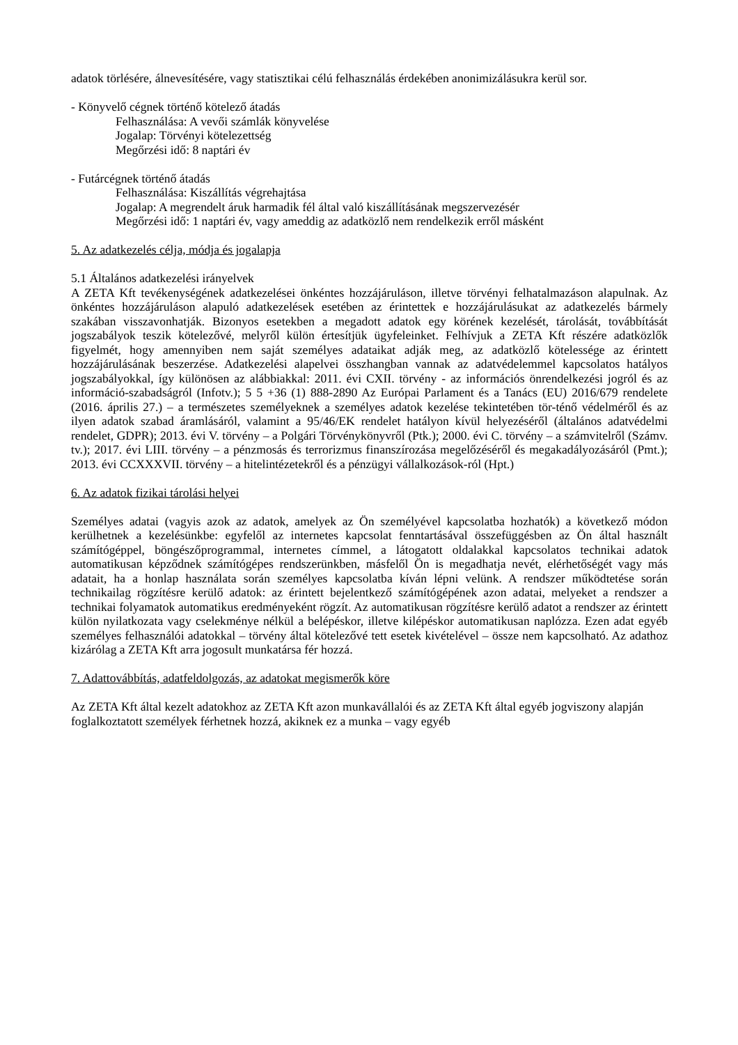adatok törlésére, álnevesítésére, vagy statisztikai célú felhasználás érdekében anonimizálásukra kerül sor.
- Könyvelő cégnek történő kötelező átadás
Felhasználása: A vevői számlák könyvelése
Jogalap: Törvényi kötelezettség
Megőrzési idő: 8 naptári év
- Futárcégnek történő átadás
Felhasználása: Kiszállítás végrehajtása
Jogalap: A megrendelt áruk harmadik fél által való kiszállításának megszervezésér
Megőrzési idő: 1 naptári év, vagy ameddig az adatközlő nem rendelkezik erről másként
5. Az adatkezelés célja, módja és jogalapja
5.1 Általános adatkezelési irányelvek
A ZETA Kft tevékenységének adatkezelései önkéntes hozzájáruláson, illetve törvényi felhatalmazáson alapulnak. Az önkéntes hozzájáruláson alapuló adatkezelések esetében az érintettek e hozzájárulásukat az adatkezelés bármely szakában visszavonhatják. Bizonyos esetekben a megadott adatok egy körének kezelését, tárolását, továbbítását jogszabályok teszik kötelezővé, melyről külön értesítjük ügyfeleinket. Felhívjuk a ZETA Kft részére adatközlők figyelmét, hogy amennyiben nem saját személyes adataikat adják meg, az adatközlő kötelessége az érintett hozzájárulásának beszerzése. Adatkezelési alapelvei összhangban vannak az adatvédelemmel kapcsolatos hatályos jogszabályokkal, így különösen az alábbiakkal: 2011. évi CXII. törvény - az információs önrendelkezési jogról és az információ-szabadságról (Infotv.); 5 5 +36 (1) 888-2890 Az Európai Parlament és a Tanács (EU) 2016/679 rendelete (2016. április 27.) – a természetes személyeknek a személyes adatok kezelése tekintetében tör-ténő védelméről és az ilyen adatok szabad áramlásáról, valamint a 95/46/EK rendelet hatályon kívül helyezéséről (általános adatvédelmi rendelet, GDPR); 2013. évi V. törvény – a Polgári Törvénykönyvről (Ptk.); 2000. évi C. törvény – a számvitelről (Számv. tv.); 2017. évi LIII. törvény – a pénzmosás és terrorizmus finanszírozása megelőzéséről és megakadályozásáról (Pmt.); 2013. évi CCXXXVII. törvény – a hitelintézetekről és a pénzügyi vállalkozások-ról (Hpt.)
6. Az adatok fizikai tárolási helyei
Személyes adatai (vagyis azok az adatok, amelyek az Ön személyével kapcsolatba hozhatók) a következő módon kerülhetnek a kezelésünkbe: egyfelől az internetes kapcsolat fenntartásával összefüggésben az Ön által használt számítógéppel, böngészőprogrammal, internetes címmel, a látogatott oldalakkal kapcsolatos technikai adatok automatikusan képződnek számítógépes rendszerünkben, másfelől Ön is megadhatja nevét, elérhetőségét vagy más adatait, ha a honlap használata során személyes kapcsolatba kíván lépni velünk. A rendszer működtetése során technikailag rögzítésre kerülő adatok: az érintett bejelentkező számítógépének azon adatai, melyeket a rendszer a technikai folyamatok automatikus eredményeként rögzít. Az automatikusan rögzítésre kerülő adatot a rendszer az érintett külön nyilatkozata vagy cselekménye nélkül a belépéskor, illetve kilépéskor automatikusan naplózza. Ezen adat egyéb személyes felhasználói adatokkal – törvény által kötelezővé tett esetek kivételével – össze nem kapcsolható. Az adathoz kizárólag a ZETA Kft arra jogosult munkatársa fér hozzá.
7. Adattovábbítás, adatfeldolgozás, az adatokat megismerők köre
Az ZETA Kft által kezelt adatokhoz az ZETA Kft azon munkavállalói és az ZETA Kft által egyéb jogviszony alapján foglalkoztatott személyek férhetnek hozzá, akiknek ez a munka – vagy egyéb